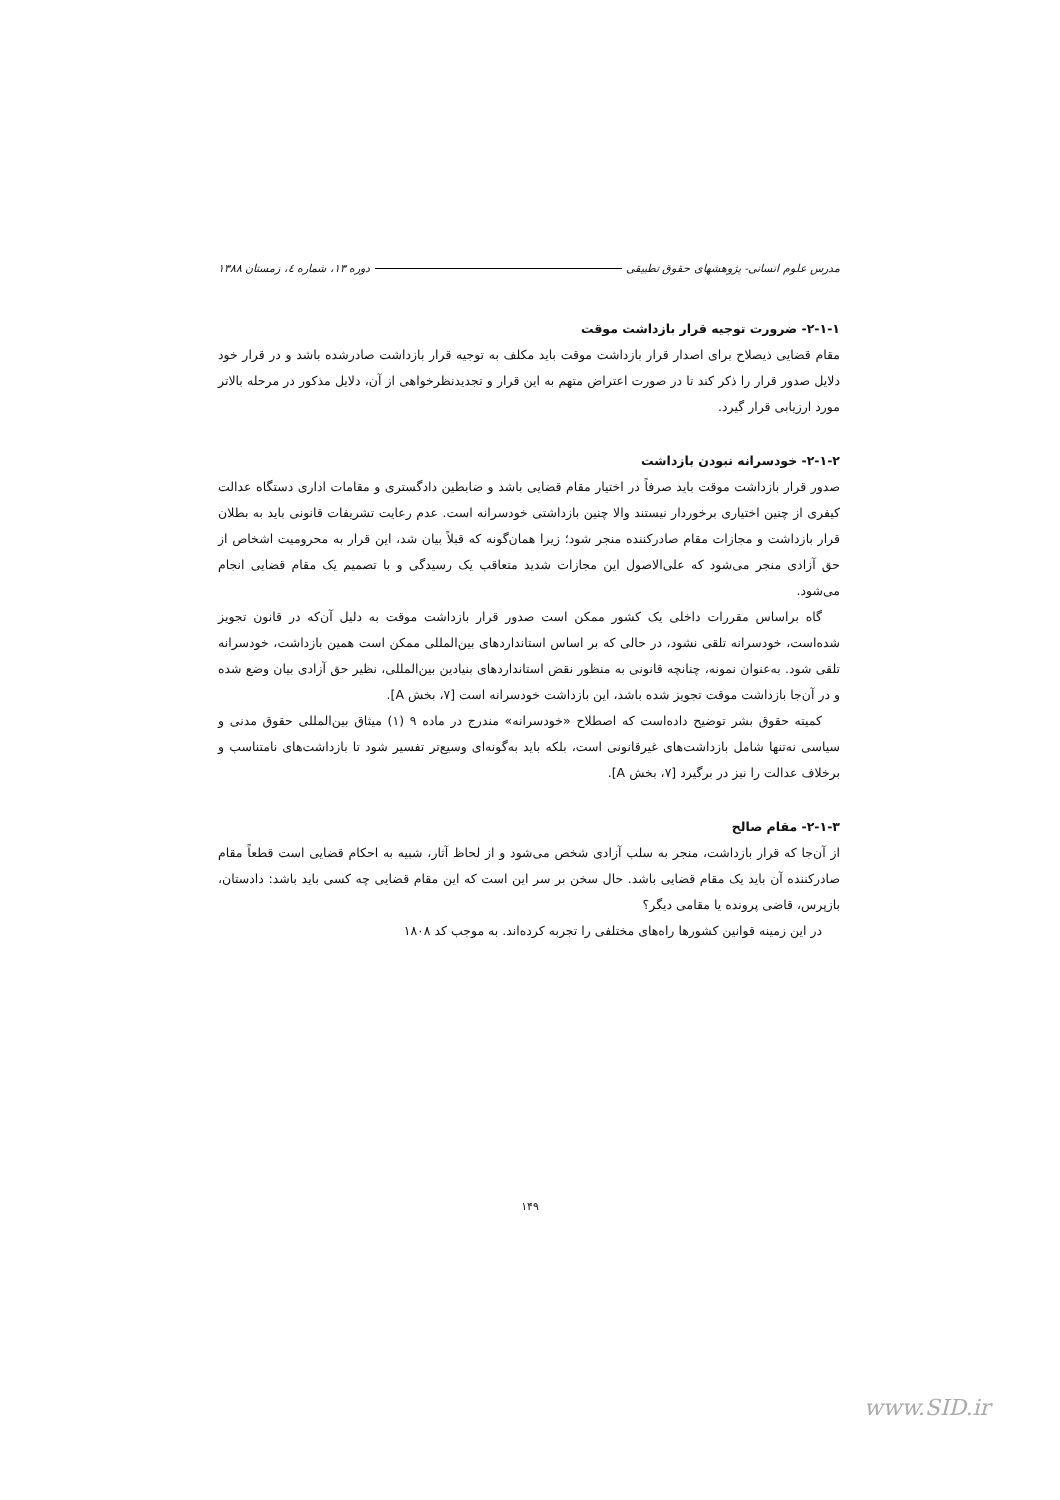مدرس علوم انسانی- پژوهشهای حقوق تطبیقی دوره ۱۳، شماره ٤، زمستان ۱۳۸۸
۲-۱-۱- ضرورت توجیه قرار بازداشت موقت
مقام قضایی ذیصلاح برای اصدار قرار بازداشت موقت باید مکلف به توجیه قرار بازداشت صادرشده باشد و در قرار خود دلایل صدور قرار را ذکر کند تا در صورت اعتراض متهم به این قرار و تجدیدنظرخواهی از آن، دلایل مذکور در مرحله بالاتر مورد ارزیابی قرار گیرد.
۲-۱-۲- خودسرانه نبودن بازداشت
صدور قرار بازداشت موقت باید صرفاً در اختیار مقام قضایی باشد و ضابطین دادگستری و مقامات اداری دستگاه عدالت کیفری از چنین اختیاری برخوردار نیستند والا چنین بازداشتی خودسرانه است. عدم رعایت تشریفات قانونی باید به بطلان قرار بازداشت و مجازات مقام صادرکننده منجر شود؛ زیرا همان‌گونه که قبلاً بیان شد، این قرار به محرومیت اشخاص از حق آزادی منجر می‌شود که علی‌الاصول این مجازات شدید متعاقب یک رسیدگی و با تصمیم یک مقام قضایی انجام می‌شود.
گاه براساس مقررات داخلی یک کشور ممکن است صدور قرار بازداشت موقت به دلیل آن‌که در قانون تجویز شده‌است، خودسرانه تلقی نشود، در حالی که بر اساس استانداردهای بین‌المللی ممکن است همین بازداشت، خودسرانه تلقی شود. به‌عنوان نمونه، چنانچه قانونی به منظور نقض استانداردهای بنیادین بین‌المللی، نظیر حق آزادی بیان وضع شده و در آن‌جا بازداشت موقت تجویز شده باشد، این بازداشت خودسرانه است [۷، بخش A].
کمیته حقوق بشر توضیح داده‌است که اصطلاح «خودسرانه» مندرج در ماده ۹ (۱) میثاق بین‌المللی حقوق مدنی و سیاسی نه‌تنها شامل بازداشت‌های غیرقانونی است، بلکه باید به‌گونه‌ای وسیع‌تر تفسیر شود تا بازداشت‌های نامتناسب و برخلاف عدالت را نیز در برگیرد [۷، بخش A].
۲-۱-۳- مقام صالح
از آن‌جا که قرار بازداشت، منجر به سلب آزادی شخص می‌شود و از لحاظ آثار، شبیه به احکام قضایی است قطعاً مقام صادرکننده آن باید یک مقام قضایی باشد. حال سخن بر سر این است که این مقام قضایی چه کسی باید باشد: دادستان، بازپرس، قاضی پرونده یا مقامی دیگر؟
در این زمینه قوانین کشورها راه‌های مختلفی را تجربه کرده‌اند. به موجب کد ۱۸۰۸
۱۴۹
www.SID.ir